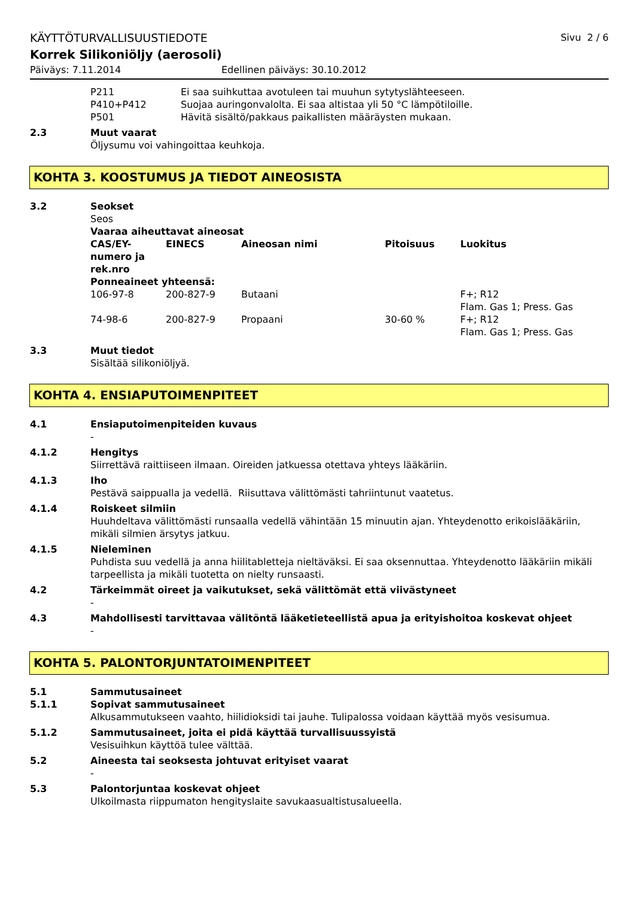KÄYTTÖTURVALLISUUSTIEDOTE Sivu 2 / 6
Korrek Silikoniöljy (aerosoli)
Päiväys: 7.11.2014 Edellinen päiväys: 30.10.2012
| P211 | Ei saa suihkuttaa avotuleen tai muuhun sytytyslähteeseen. |
| P410+P412 | Suojaa auringonvalolta. Ei saa altistaa yli 50 °C lämpötiloille. |
| P501 | Hävitä sisältö/pakkaus paikallisten määräysten mukaan. |
2.3 Muut vaarat
Öljysumu voi vahingoittaa keuhkoja.
KOHTA 3. KOOSTUMUS JA TIEDOT AINEOSISTA
3.2 Seokset
Seos
Vaaraa aiheuttavat aineosat
| CAS/EY- numero ja rek.nro | EINECS | Aineosan nimi | Pitoisuus | Luokitus |
| --- | --- | --- | --- | --- |
| Ponneaineet yhteensä: | | | | |
| 106-97-8 | 200-827-9 | Butaani | | F+; R12 Flam. Gas 1; Press. Gas |
| 74-98-6 | 200-827-9 | Propaani | 30-60 % | F+; R12 Flam. Gas 1; Press. Gas |
3.3 Muut tiedot
Sisältää silikoniöljyä.
KOHTA 4. ENSIAPUTOIMENPITEET
4.1 Ensiaputoimenpiteiden kuvaus
-
4.1.2 Hengitys
Siirrettävä raittiiseen ilmaan. Oireiden jatkuessa otettava yhteys lääkäriin.
4.1.3 Iho
Pestävä saippualla ja vedellä. Riisuttava välittömästi tahriintunut vaatetus.
4.1.4 Roiskeet silmiin
Huuhdeltava välittömästi runsaalla vedellä vähintään 15 minuutin ajan. Yhteydenotto erikoislääkäriin, mikäli silmien ärsytys jatkuu.
4.1.5 Nieleminen
Puhdista suu vedellä ja anna hiilitabletteja nieltäväksi. Ei saa oksennuttaa. Yhteydenotto lääkäriin mikäli tarpeellista ja mikäli tuotetta on nielty runsaasti.
4.2 Tärkeimmät oireet ja vaikutukset, sekä välittömät että viivästyneet
-
4.3 Mahdollisesti tarvittavaa välitöntä lääketieteellistä apua ja erityishoitoa koskevat ohjeet
-
KOHTA 5. PALONTORJUNTATOIMENPITEET
5.1 Sammutusaineet
5.1.1 Sopivat sammutusaineet
Alkusammutukseen vaahto, hiilidioksidi tai jauhe. Tulipalossa voidaan käyttää myös vesisumua.
5.1.2 Sammutusaineet, joita ei pidä käyttää turvallisuussyistä
Vesisuihkun käyttöä tulee välttää.
5.2 Aineesta tai seoksesta johtuvat erityiset vaarat
-
5.3 Palontorjuntaa koskevat ohjeet
Ulkoilmasta riippumaton hengityslaite savukaasualtistusalueella.